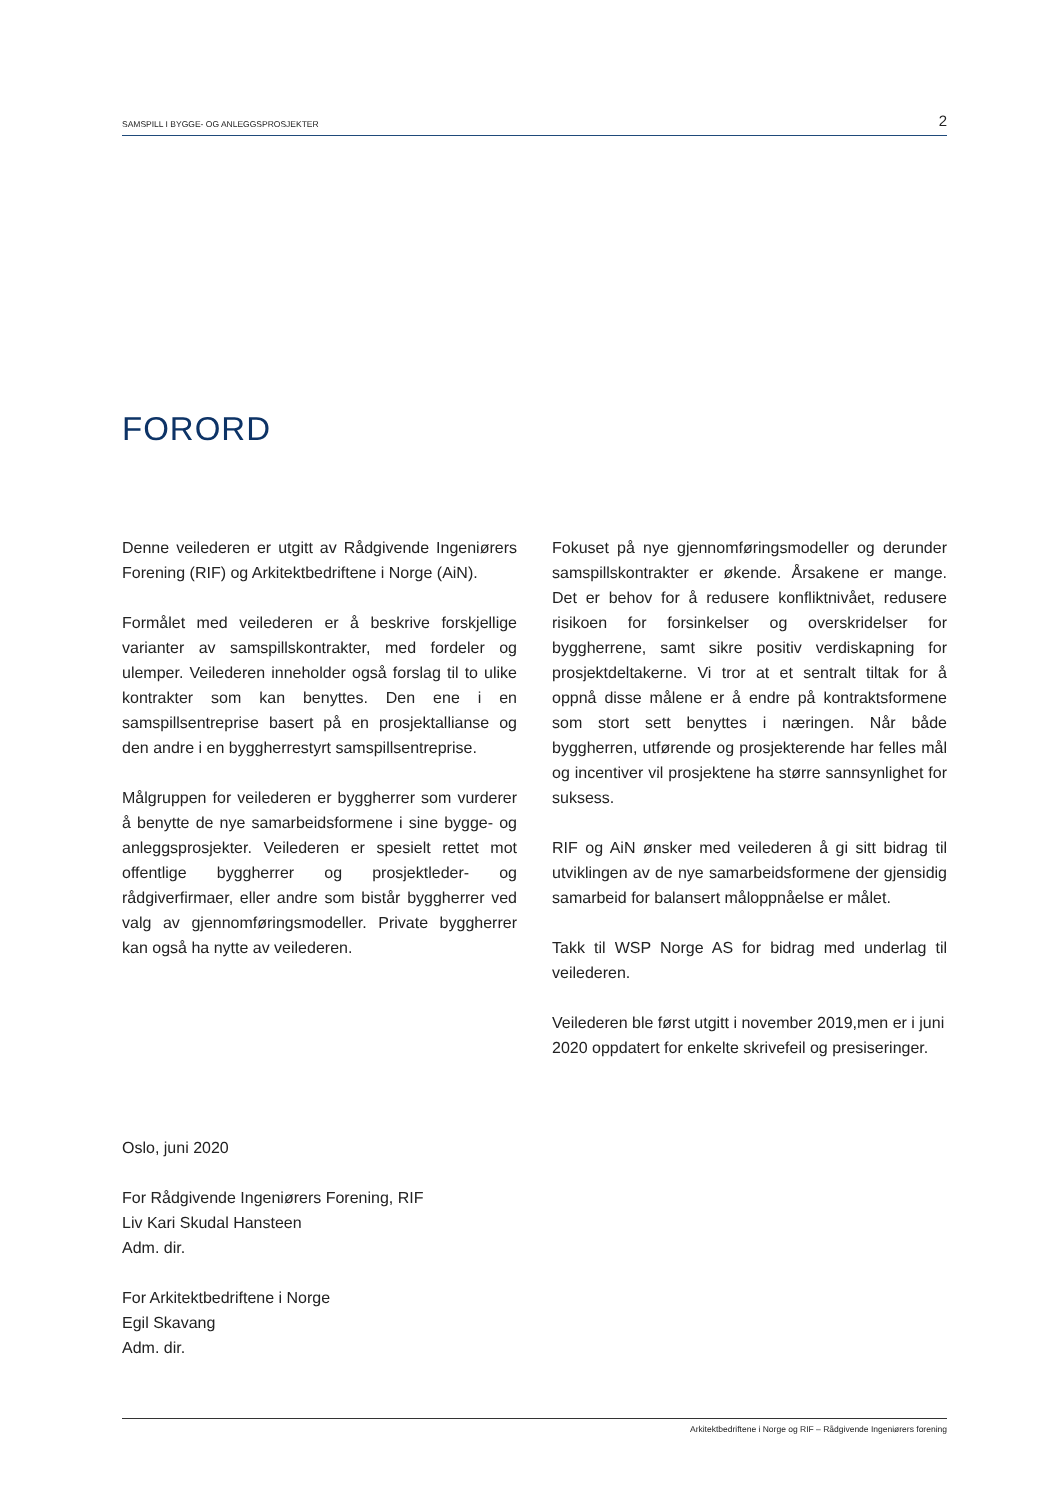SAMSPILL I BYGGE- OG ANLEGGSPROSJEKTER 2
FORORD
Denne veilederen er utgitt av Rådgivende Ingeniørers Forening (RIF) og Arkitektbedriftene i Norge (AiN).
Formålet med veilederen er å beskrive forskjellige varianter av samspillskontrakter, med fordeler og ulemper. Veilederen inneholder også forslag til to ulike kontrakter som kan benyttes. Den ene i en samspillsentreprise basert på en prosjektallianse og den andre i en byggherrestyrt samspillsentreprise.
Målgruppen for veilederen er byggherrer som vurderer å benytte de nye samarbeidsformene i sine bygge- og anleggsprosjekter. Veilederen er spesielt rettet mot offentlige byggherrer og prosjektleder- og rådgiverfirmaer, eller andre som bistår byggherrer ved valg av gjennomføringsmodeller. Private byggherrer kan også ha nytte av veilederen.
Fokuset på nye gjennomføringsmodeller og derunder samspillskontrakter er økende. Årsakene er mange. Det er behov for å redusere konfliktnivået, redusere risikoen for forsinkelser og overskridelser for byggherrene, samt sikre positiv verdiskapning for prosjektdeltakerne. Vi tror at et sentralt tiltak for å oppnå disse målene er å endre på kontraktsformene som stort sett benyttes i næringen. Når både byggherren, utførende og prosjekterende har felles mål og incentiver vil prosjektene ha større sannsynlighet for suksess.
RIF og AiN ønsker med veilederen å gi sitt bidrag til utviklingen av de nye samarbeidsformene der gjensidig samarbeid for balansert måloppnåelse er målet.
Takk til WSP Norge AS for bidrag med underlag til veilederen.
Veilederen ble først utgitt i november 2019,men er i juni 2020 oppdatert for enkelte skrivefeil og presiseringer.
Oslo, juni 2020
For Rådgivende Ingeniørers Forening, RIF
Liv Kari Skudal Hansteen
Adm. dir.
For Arkitektbedriftene i Norge
Egil Skavang
Adm. dir.
Arkitektbedriftene i Norge og RIF – Rådgivende Ingeniørers forening